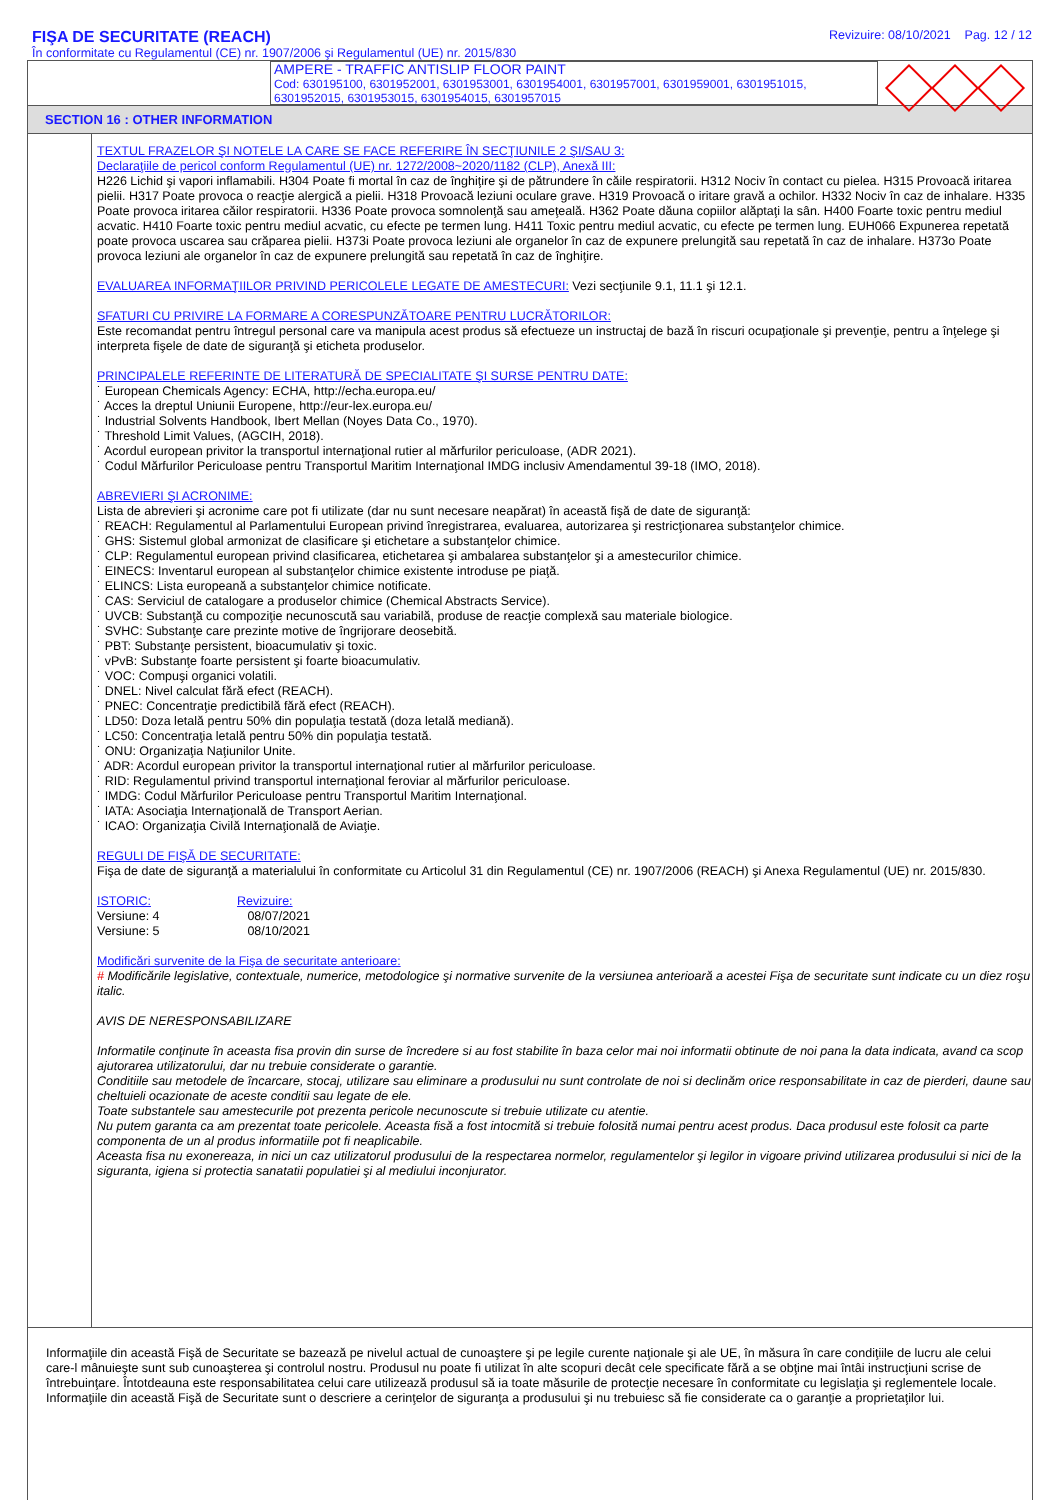FIŞA DE SECURITATE (REACH)
În conformitate cu Regulamentul (CE) nr. 1907/2006 şi Regulamentul (UE) nr. 2015/830
Revizuire: 08/10/2021 Pag. 12 / 12
AMPERE - TRAFFIC ANTISLIP FLOOR PAINT
Cod: 630195100, 6301952001, 6301953001, 6301954001, 6301957001, 6301959001, 6301951015, 6301952015, 6301953015, 6301954015, 6301957015
SECTION 16 : OTHER INFORMATION
TEXTUL FRAZELOR ŞI NOTELE LA CARE SE FACE REFERIRE ÎN SECŢIUNILE 2 ŞI/SAU 3:
Declaraţiile de pericol conform Regulamentul (UE) nr. 1272/2008~2020/1182 (CLP), Anexă III:
H226 Lichid şi vapori inflamabili. H304 Poate fi mortal în caz de înghiţire şi de pătrundere în căile respiratorii. H312 Nociv în contact cu pielea. H315 Provoacă iritarea pielii. H317 Poate provoca o reacţie alergică a pielii. H318 Provoacă leziuni oculare grave. H319 Provoacă o iritare gravă a ochilor. H332 Nociv în caz de inhalare. H335 Poate provoca iritarea căilor respiratorii. H336 Poate provoca somnolenţă sau ameţeală. H362 Poate dăuna copiilor alăptaţi la sân. H400 Foarte toxic pentru mediul acvatic. H410 Foarte toxic pentru mediul acvatic, cu efecte pe termen lung. H411 Toxic pentru mediul acvatic, cu efecte pe termen lung. EUH066 Expunerea repetată poate provoca uscarea sau crăparea pielii. H373i Poate provoca leziuni ale organelor în caz de expunere prelungită sau repetată în caz de inhalare. H373o Poate provoca leziuni ale organelor în caz de expunere prelungită sau repetată în caz de înghiţire.
EVALUAREA INFORMAŢIILOR PRIVIND PERICOLELE LEGATE DE AMESTECURI: Vezi secţiunile 9.1, 11.1 şi 12.1.
SFATURI CU PRIVIRE LA FORMARE A CORESPUNZĂTOARE PENTRU LUCRĂTORILOR:
Este recomandat pentru întregul personal care va manipula acest produs să efectueze un instructaj de bază în riscuri ocupaţionale şi prevenţie, pentru a înţelege şi interpreta fişele de date de siguranţă şi eticheta produselor.
PRINCIPALELE REFERINTE DE LITERATURĂ DE SPECIALITATE ŞI SURSE PENTRU DATE:
˙ European Chemicals Agency: ECHA, http://echa.europa.eu/
˙ Acces la dreptul Uniunii Europene, http://eur-lex.europa.eu/
˙ Industrial Solvents Handbook, Ibert Mellan (Noyes Data Co., 1970).
˙ Threshold Limit Values, (AGCIH, 2018).
˙ Acordul european privitor la transportul internaţional rutier al mărfurilor periculoase, (ADR 2021).
˙ Codul Mărfurilor Periculoase pentru Transportul Maritim Internaţional IMDG inclusiv Amendamentul 39-18 (IMO, 2018).
ABREVIERI ŞI ACRONIME:
Lista de abrevieri şi acronime care pot fi utilizate (dar nu sunt necesare neapărat) în această fişă de date de siguranţă:
˙ REACH: Regulamentul al Parlamentului European privind înregistrarea, evaluarea, autorizarea şi restricţionarea substanţelor chimice.
˙ GHS: Sistemul global armonizat de clasificare şi etichetare a substanţelor chimice.
˙ CLP: Regulamentul european privind clasificarea, etichetarea şi ambalarea substanţelor şi a amestecurilor chimice.
˙ EINECS: Inventarul european al substanţelor chimice existente introduse pe piaţă.
˙ ELINCS: Lista europeană a substanţelor chimice notificate.
˙ CAS: Serviciul de catalogare a produselor chimice (Chemical Abstracts Service).
˙ UVCB: Substanţă cu compoziţie necunoscută sau variabilă, produse de reacţie complexă sau materiale biologice.
˙ SVHC: Substanţe care prezinte motive de îngrijorare deosebită.
˙ PBT: Substanţe persistent, bioacumulativ şi toxic.
˙ vPvB: Substanţe foarte persistent şi foarte bioacumulativ.
˙ VOC: Compuşi organici volatili.
˙ DNEL: Nivel calculat fără efect (REACH).
˙ PNEC: Concentraţie predictibilă fără efect (REACH).
˙ LD50: Doza letală pentru 50% din populaţia testată (doza letală mediană).
˙ LC50: Concentraţia letală pentru 50% din populaţia testată.
˙ ONU: Organizaţia Naţiunilor Unite.
˙ ADR: Acordul european privitor la transportul internaţional rutier al mărfurilor periculoase.
˙ RID: Regulamentul privind transportul internaţional feroviar al mărfurilor periculoase.
˙ IMDG: Codul Mărfurilor Periculoase pentru Transportul Maritim Internaţional.
˙ IATA: Asociaţia Internaţională de Transport Aerian.
˙ ICAO: Organizaţia Civilă Internaţională de Aviaţie.
REGULI DE FIŞĂ DE SECURITATE:
Fişa de date de siguranţă a materialului în conformitate cu Articolul 31 din Regulamentul (CE) nr. 1907/2006 (REACH) şi Anexa Regulamentul (UE) nr. 2015/830.
ISTORIC:
Versiune: 4
Versiune: 5
Revizuire:
08/07/2021
08/10/2021
Modificări survenite de la Fişa de securitate anterioare:
# Modificările legislative, contextuale, numerice, metodologice şi normative survenite de la versiunea anterioară a acestei Fişa de securitate sunt indicate cu un diez roşu italic.
AVIS DE NERESPONSABILIZARE
Informatile conţinute în aceasta fisa provin din surse de încredere si au fost stabilite în baza celor mai noi informatii obtinute de noi pana la data indicata, avand ca scop ajutorarea utilizatorului, dar nu trebuie considerate o garantie.
Conditiile sau metodele de încarcare, stocaj, utilizare sau eliminare a produsului nu sunt controlate de noi si declinăm orice responsabilitate in caz de pierderi, daune sau cheltuieli ocazionate de aceste conditii sau legate de ele.
Toate substantele sau amestecurile pot prezenta pericole necunoscute si trebuie utilizate cu atentie.
Nu putem garanta ca am prezentat toate pericolele. Aceasta fisă a fost intocmită si trebuie folosită numai pentru acest produs. Daca produsul este folosit ca parte componenta de un al produs informatiile pot fi neaplicabile.
Aceasta fisa nu exonereaza, in nici un caz utilizatorul produsului de la respectarea normelor, regulamentelor şi legilor in vigoare privind utilizarea produsului si nici de la siguranta, igiena si protectia sanatatii populatiei şi al mediului inconjurator.
Informaţiile din această Fişă de Securitate se bazează pe nivelul actual de cunoaştere şi pe legile curente naţionale şi ale UE, în măsura în care condiţiile de lucru ale celui care-l mânuieşte sunt sub cunoaşterea şi controlul nostru. Produsul nu poate fi utilizat în alte scopuri decât cele specificate fără a se obţine mai întâi instrucţiuni scrise de întrebuinţare. Întotdeauna este responsabilitatea celui care utilizează produsul să ia toate măsurile de protecţie necesare în conformitate cu legislaţia şi reglementele locale. Informaţiile din această Fişă de Securitate sunt o descriere a cerinţelor de siguranţa a produsului şi nu trebuiesc să fie considerate ca o garanţie a proprietaţilor lui.